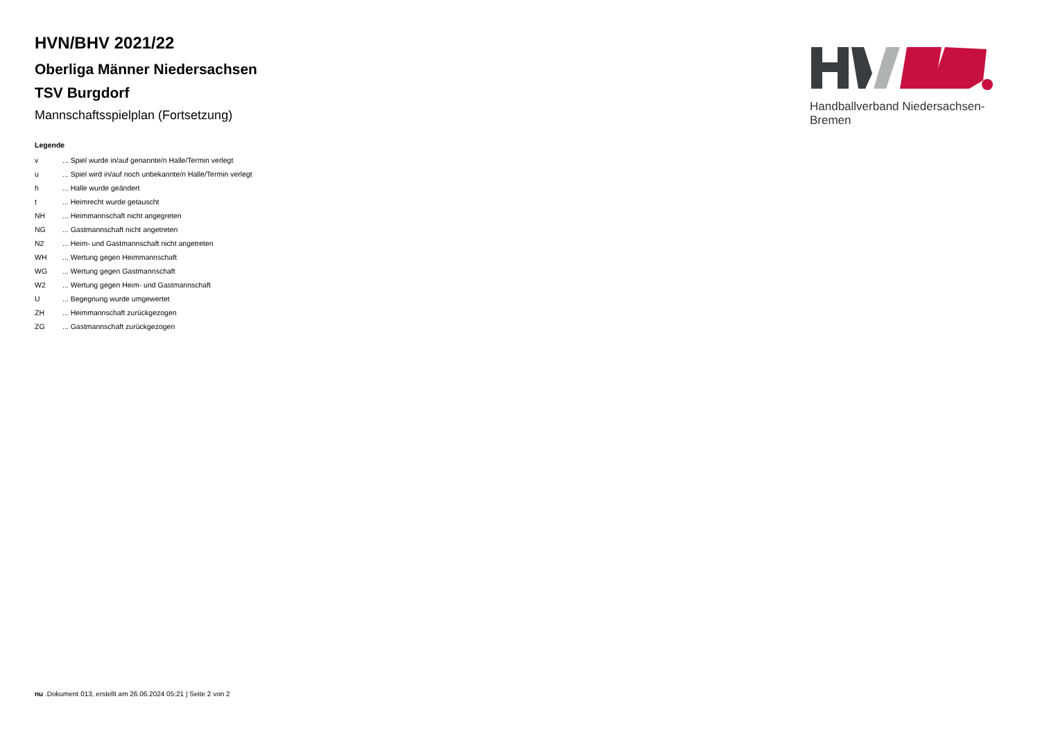Handballverband Niedersachsen-Bremen
HVN/BHV 2021/22
Oberliga Männer Niedersachsen
TSV Burgdorf
Mannschaftsspielplan (Fortsetzung)
Legende
| v | ... Spiel wurde in/auf genannte/n Halle/Termin verlegt |
| u | ... Spiel wird in/auf noch unbekannte/n Halle/Termin verlegt |
| h | ... Halle wurde geändert |
| t | ... Heimrecht wurde getauscht |
| NH | ... Heimmannschaft nicht angegreten |
| NG | ... Gastmannschaft nicht angetreten |
| N2 | ... Heim- und Gastmannschaft nicht angetreten |
| WH | ... Wertung gegen Heimmannschaft |
| WG | ... Wertung gegen Gastmannschaft |
| W2 | ... Wertung gegen Heim- und Gastmannschaft |
| U | ... Begegnung wurde umgewertet |
| ZH | ... Heimmannschaft zurückgezogen |
| ZG | ... Gastmannschaft zurückgezogen |
nu .Dokument 013, erstellt am 26.06.2024 05:21 | Seite 2 von 2